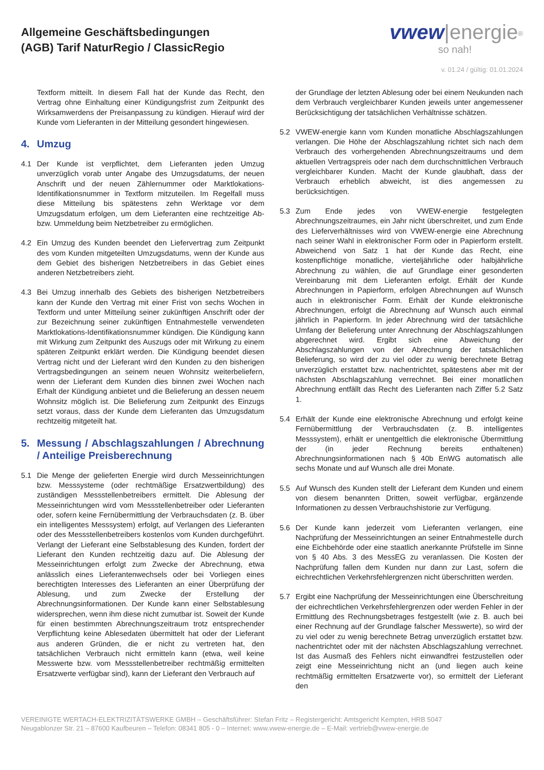Allgemeine Geschäftsbedingungen
(AGB) Tarif NaturRegio / ClassicRegio
vwew|energie<sup>®</sup>
so nah!
v. 01.24 / gültig: 01.01.2024
Textform mitteilt. In diesem Fall hat der Kunde das Recht, den Vertrag ohne Einhaltung einer Kündigungsfrist zum Zeitpunkt des Wirksamwerdens der Preisanpassung zu kündigen. Hierauf wird der Kunde vom Lieferanten in der Mitteilung gesondert hingewiesen.
4. Umzug
4.1 Der Kunde ist verpflichtet, dem Lieferanten jeden Umzug unverzüglich vorab unter Angabe des Umzugsdatums, der neuen Anschrift und der neuen Zählernummer oder Marktlokations-Identifikationsnummer in Textform mitzuteilen. Im Regelfall muss diese Mitteilung bis spätestens zehn Werktage vor dem Umzugsdatum erfolgen, um dem Lieferanten eine rechtzeitige Ab- bzw. Ummeldung beim Netzbetreiber zu ermöglichen.
4.2 Ein Umzug des Kunden beendet den Liefervertrag zum Zeitpunkt des vom Kunden mitgeteilten Umzugsdatums, wenn der Kunde aus dem Gebiet des bisherigen Netzbetreibers in das Gebiet eines anderen Netzbetreibers zieht.
4.3 Bei Umzug innerhalb des Gebiets des bisherigen Netzbetreibers kann der Kunde den Vertrag mit einer Frist von sechs Wochen in Textform und unter Mitteilung seiner zukünftigen Anschrift oder der zur Bezeichnung seiner zukünftigen Entnahmestelle verwendeten Marktlokations-Identifikationsnummer kündigen. Die Kündigung kann mit Wirkung zum Zeitpunkt des Auszugs oder mit Wirkung zu einem späteren Zeitpunkt erklärt werden. Die Kündigung beendet diesen Vertrag nicht und der Lieferant wird den Kunden zu den bisherigen Vertragsbedingungen an seinem neuen Wohnsitz weiterbeliefern, wenn der Lieferant dem Kunden dies binnen zwei Wochen nach Erhalt der Kündigung anbietet und die Belieferung an dessen neuem Wohnsitz möglich ist. Die Belieferung zum Zeitpunkt des Einzugs setzt voraus, dass der Kunde dem Lieferanten das Umzugsdatum rechtzeitig mitgeteilt hat.
5. Messung / Abschlagszahlungen / Abrechnung / Anteilige Preisberechnung
5.1 Die Menge der gelieferten Energie wird durch Messeinrichtungen bzw. Messsysteme (oder rechtmäßige Ersatzwertbildung) des zuständigen Messstellenbetreibers ermittelt. Die Ablesung der Messeinrichtungen wird vom Messstellenbetreiber oder Lieferanten oder, sofern keine Fernübermittlung der Verbrauchsdaten (z. B. über ein intelligentes Messsystem) erfolgt, auf Verlangen des Lieferanten oder des Messstellenbetreibers kostenlos vom Kunden durchgeführt. Verlangt der Lieferant eine Selbstablesung des Kunden, fordert der Lieferant den Kunden rechtzeitig dazu auf. Die Ablesung der Messeinrichtungen erfolgt zum Zwecke der Abrechnung, etwa anlässlich eines Lieferantenwechsels oder bei Vorliegen eines berechtigten Interesses des Lieferanten an einer Überprüfung der Ablesung, und zum Zwecke der Erstellung der Abrechnungsinformationen. Der Kunde kann einer Selbstablesung widersprechen, wenn ihm diese nicht zumutbar ist. Soweit der Kunde für einen bestimmten Abrechnungszeitraum trotz entsprechender Verpflichtung keine Ablesedaten übermittelt hat oder der Lieferant aus anderen Gründen, die er nicht zu vertreten hat, den tatsächlichen Verbrauch nicht ermitteln kann (etwa, weil keine Messwerte bzw. vom Messstellenbetreiber rechtmäßig ermittelten Ersatzwerte verfügbar sind), kann der Lieferant den Verbrauch auf
der Grundlage der letzten Ablesung oder bei einem Neukunden nach dem Verbrauch vergleichbarer Kunden jeweils unter angemessener Berücksichtigung der tatsächlichen Verhältnisse schätzen.
5.2 VWEW-energie kann vom Kunden monatliche Abschlagszahlungen verlangen. Die Höhe der Abschlagszahlung richtet sich nach dem Verbrauch des vorhergehenden Abrechnungszeitraums und dem aktuellen Vertragspreis oder nach dem durchschnittlichen Verbrauch vergleichbarer Kunden. Macht der Kunde glaubhaft, dass der Verbrauch erheblich abweicht, ist dies angemessen zu berücksichtigen.
5.3 Zum Ende jedes von VWEW-energie festgelegten Abrechnungszeitraumes, ein Jahr nicht überschreitet, und zum Ende des Lieferverhältnisses wird von VWEW-energie eine Abrechnung nach seiner Wahl in elektronischer Form oder in Papierform erstellt. Abweichend von Satz 1 hat der Kunde das Recht, eine kostenpflichtige monatliche, vierteljährliche oder halbjährliche Abrechnung zu wählen, die auf Grundlage einer gesonderten Vereinbarung mit dem Lieferanten erfolgt. Erhält der Kunde Abrechnungen in Papierform, erfolgen Abrechnungen auf Wunsch auch in elektronischer Form. Erhält der Kunde elektronische Abrechnungen, erfolgt die Abrechnung auf Wunsch auch einmal jährlich in Papierform. In jeder Abrechnung wird der tatsächliche Umfang der Belieferung unter Anrechnung der Abschlagszahlungen abgerechnet wird. Ergibt sich eine Abweichung der Abschlagszahlungen von der Abrechnung der tatsächlichen Belieferung, so wird der zu viel oder zu wenig berechnete Betrag unverzüglich erstattet bzw. nachentrichtet, spätestens aber mit der nächsten Abschlagszahlung verrechnet. Bei einer monatlichen Abrechnung entfällt das Recht des Lieferanten nach Ziffer 5.2 Satz 1.
5.4 Erhält der Kunde eine elektronische Abrechnung und erfolgt keine Fernübermittlung der Verbrauchsdaten (z. B. intelligentes Messsystem), erhält er unentgeltlich die elektronische Übermittlung der (in jeder Rechnung bereits enthaltenen) Abrechnungsinformationen nach § 40b EnWG automatisch alle sechs Monate und auf Wunsch alle drei Monate.
5.5 Auf Wunsch des Kunden stellt der Lieferant dem Kunden und einem von diesem benannten Dritten, soweit verfügbar, ergänzende Informationen zu dessen Verbrauchshistorie zur Verfügung.
5.6 Der Kunde kann jederzeit vom Lieferanten verlangen, eine Nachprüfung der Messeinrichtungen an seiner Entnahmestelle durch eine Eichbehörde oder eine staatlich anerkannte Prüfstelle im Sinne von § 40 Abs. 3 des MessEG zu veranlassen. Die Kosten der Nachprüfung fallen dem Kunden nur dann zur Last, sofern die eichrechtlichen Verkehrsfehlergrenzen nicht überschritten werden.
5.7 Ergibt eine Nachprüfung der Messeinrichtungen eine Überschreitung der eichrechtlichen Verkehrsfehlergrenzen oder werden Fehler in der Ermittlung des Rechnungsbetrages festgestellt (wie z. B. auch bei einer Rechnung auf der Grundlage falscher Messwerte), so wird der zu viel oder zu wenig berechnete Betrag unverzüglich erstattet bzw. nachentrichtet oder mit der nächsten Abschlagszahlung verrechnet. Ist das Ausmaß des Fehlers nicht einwandfrei festzustellen oder zeigt eine Messeinrichtung nicht an (und liegen auch keine rechtmäßig ermittelten Ersatzwerte vor), so ermittelt der Lieferant den
VEREINIGTE WERTACH-ELEKTRIZITÄTSWERKE GMBH – Geschäftsführer: Stefan Fritz – Registergericht: Amtsgericht Kempten, HRB 5047
Neugablonzer Str. 21 – 87600 Kaufbeuren – Telefon: 08341 805 - 0 – Internet: www.vwew-energie.de – E-Mail: vertrieb@vwew-energie.de